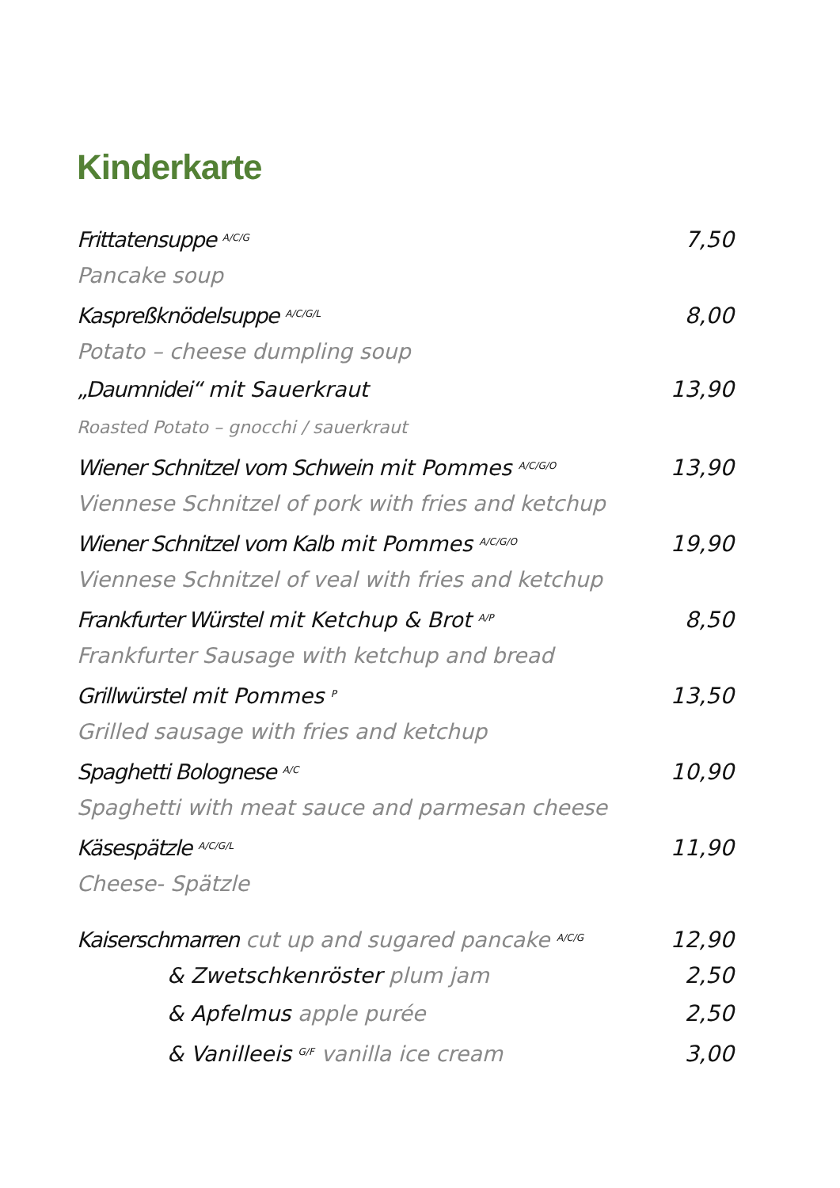Kinderkarte
Frittatensuppe <sup>A/C/G</sup> 7,50
Pancake soup
Kaspreßknödelsuppe <sup>A/C/G/L</sup> 8,00
Potato – cheese dumpling soup
„Daumnidei“ mit Sauerkraut 13,90
Roasted Potato – gnocchi / sauerkraut
Wiener Schnitzel vom Schwein mit Pommes <sup>A/C/G/O</sup> 13,90
Viennese Schnitzel of pork with fries and ketchup
Wiener Schnitzel vom Kalb mit Pommes <sup>A/C/G/O</sup> 19,90
Viennese Schnitzel of veal with fries and ketchup
Frankfurter Würstel mit Ketchup & Brot <sup>A/P</sup> 8,50
Frankfurter Sausage with ketchup and bread
Grillwürstel mit Pommes <sup>P</sup> 13,50
Grilled sausage with fries and ketchup
Spaghetti Bolognese <sup>A/C</sup> 10,90
Spaghetti with meat sauce and parmesan cheese
Käsespätzle <sup>A/C/G/L</sup> 11,90
Cheese- Spätzle
Kaiserschmarren cut up and sugared pancake <sup>A/C/G</sup> 12,90
& Zwetschkenröster plum jam 2,50
& Apfelmus apple purée 2,50
& Vanilleeis <sup>G/F</sup> vanilla ice cream 3,00